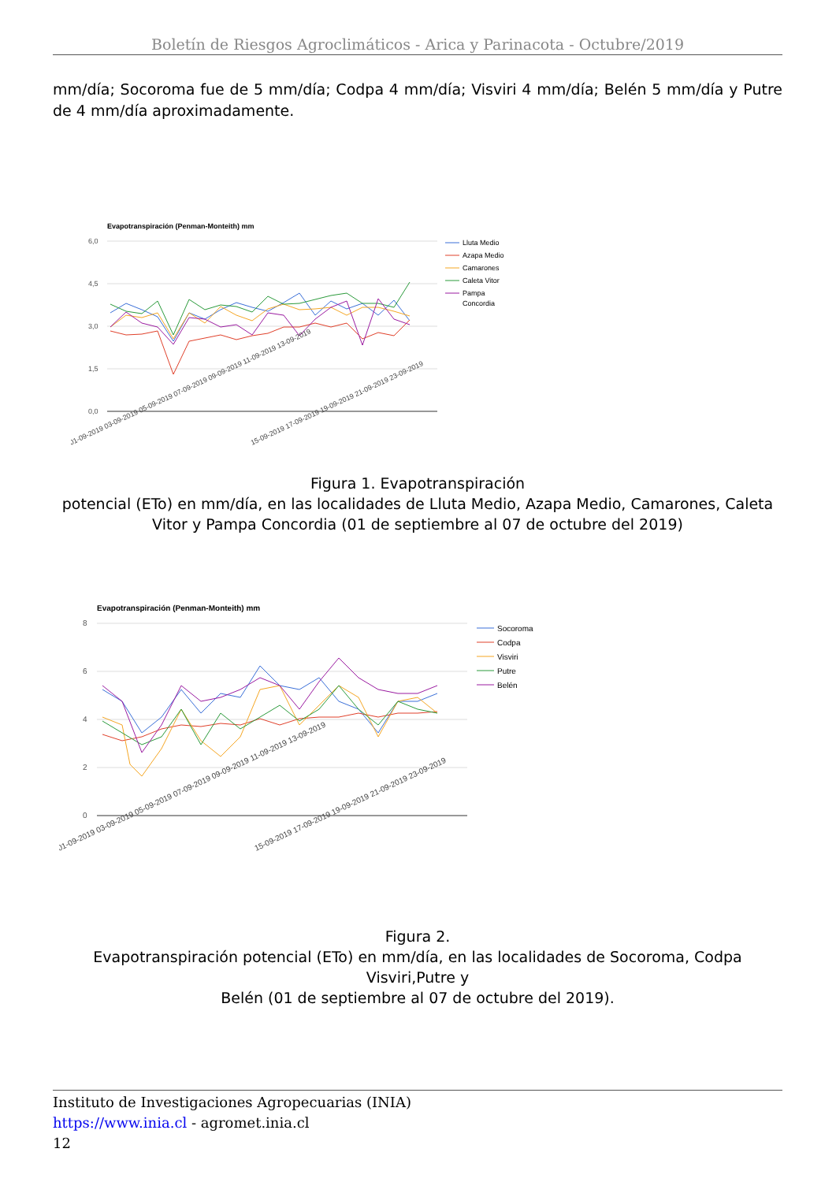Boletín de Riesgos Agroclimáticos - Arica y Parinacota - Octubre/2019
mm/día; Socoroma fue de 5 mm/día; Codpa 4 mm/día; Visviri 4 mm/día; Belén 5 mm/día y Putre de 4 mm/día aproximadamente.
Evapotranspiración (Penman-Monteith) mm
6,0
4,5
3,0
1,5
0,0
01-09-2019 03-09-2019 05-09-2019 07-09-2019 09-09-2019 11-09-2019 13-09-2019
15-09-2019 17-09-2019 19-09-2019 21-09-2019 23-09-2019
Lluta Medio
Azapa Medio
Camarones
Caleta Vitor
Pampa
Concordia
Figura 1. Evapotranspiración
potencial (ETo) en mm/día, en las localidades de Lluta Medio, Azapa Medio, Camarones, Caleta Vitor y Pampa Concordia (01 de septiembre al 07 de octubre del 2019)
Evapotranspiración (Penman-Monteith) mm
8
6
4
2
0
01-09-2019 03-09-2019 05-09-2019 07-09-2019 09-09-2019 11-09-2019 13-09-2019
15-09-2019 17-09-2019 19-09-2019 21-09-2019 23-09-2019
Socoroma
Codpa
Visviri
Putre
Belén
Figura 2.
Evapotranspiración potencial (ETo) en mm/día, en las localidades de Socoroma, Codpa Visviri,Putre y
Belén (01 de septiembre al 07 de octubre del 2019).
Instituto de Investigaciones Agropecuarias (INIA)
https://www.inia.cl - agromet.inia.cl
12